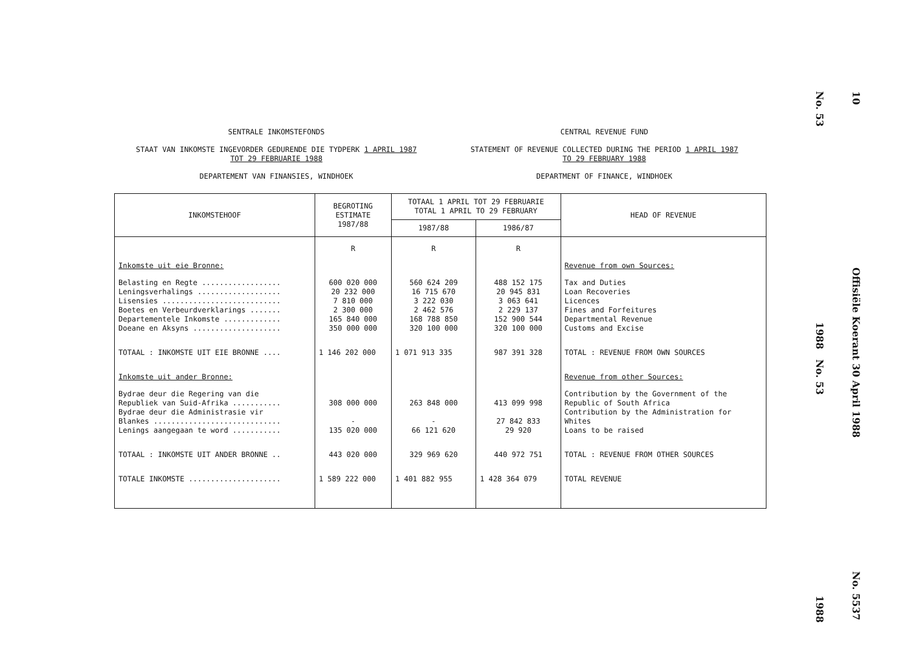SENTRALE INKOMSTEFONDS
STAAT VAN INKOMSTE INGEVORDER GEDURENDE DIE TYDPERK 1 APRIL 1987
TOT 29 FEBRUARIE 1988
DEPARTEMENT VAN FINANSIES, WINDHOEK
CENTRAL REVENUE FUND
STATEMENT OF REVENUE COLLECTED DURING THE PERIOD 1 APRIL 1987
TO 29 FEBRUARY 1988
DEPARTMENT OF FINANCE, WINDHOEK
| INKOMSTEHOOF | BEGROTING ESTIMATE 1987/88 | TOTAAL 1 APRIL TOT 29 FEBRUARIE TOTAL 1 APRIL TO 29 FEBRUARY | | HEAD OF REVENUE |
| --- | --- | --- | --- | --- |
| | | 1987/88 | 1986/87 | |
| | R | R | R | |
| Inkomste uit eie Bronne: | | | | Revenue from own Sources: |
| Belasting en Regte .................. Leningsverhalings ................... Lisensies ........................... Boetes en Verbeurdverklarings ....... Departementele Inkomste ............. Doeane en Aksyns .................... | 600 020 000 20 232 000 7 810 000 2 300 000 165 840 000 350 000 000 | 560 624 209 16 715 670 3 222 030 2 462 576 168 788 850 320 100 000 | 488 152 175 20 945 831 3 063 641 2 229 137 152 900 544 320 100 000 | Tax and Duties Loan Recoveries Licences Fines and Forfeitures Departmental Revenue Customs and Excise |
| TOTAAL : INKOMSTE UIT EIE BRONNE .... | 1 146 202 000 | 1 071 913 335 | 987 391 328 | TOTAL : REVENUE FROM OWN SOURCES |
| Inkomste uit ander Bronne: | | | | Revenue from other Sources: |
| Bydrae deur die Regering van die Republiek van Suid-Afrika ........... Bydrae deur die Administrasie vir Blankes ............................. Lenings aangegaan te word ........... | 308 000 000 - 135 020 000 | 263 848 000 - 66 121 620 | 413 099 998 27 842 833 29 920 | Contribution by the Government of the Republic of South Africa Contribution by the Administration for Whites Loans to be raised |
| TOTAAL : INKOMSTE UIT ANDER BRONNE .. | 443 020 000 | 329 969 620 | 440 972 751 | TOTAL : REVENUE FROM OTHER SOURCES |
| TOTALE INKOMSTE ..................... | 1 589 222 000 | 1 401 882 955 | 1 428 364 079 | TOTAL REVENUE |
No. 53
1988 No. 53
1988
10
Offisiële Koerant 30 April 1988
No. 5537